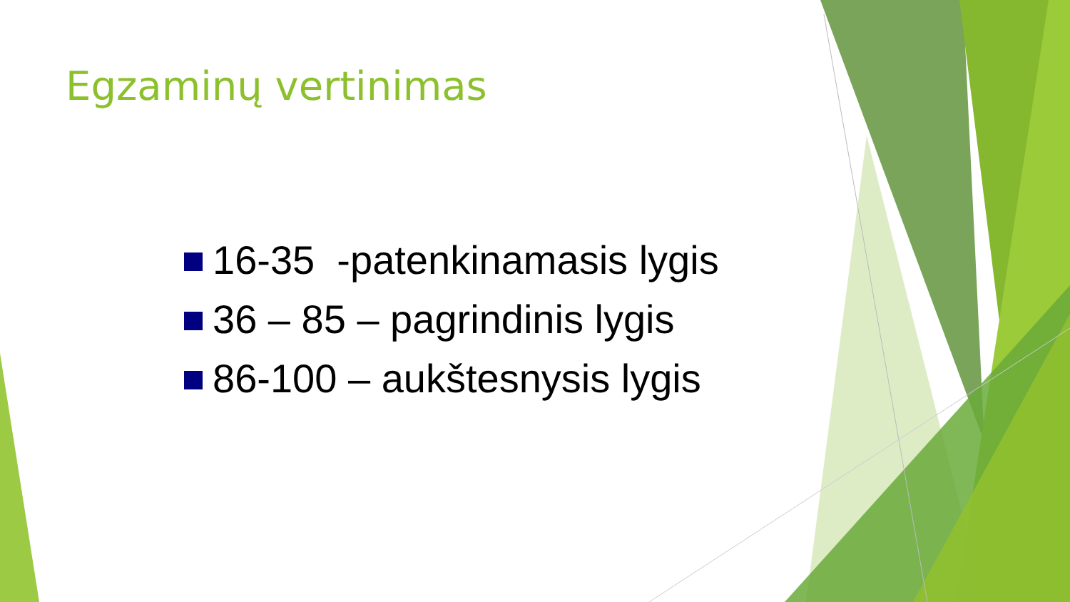Egzaminų vertinimas
16-35 -patenkinamasis lygis
36 – 85 – pagrindinis lygis
86-100 – aukštesnysis lygis